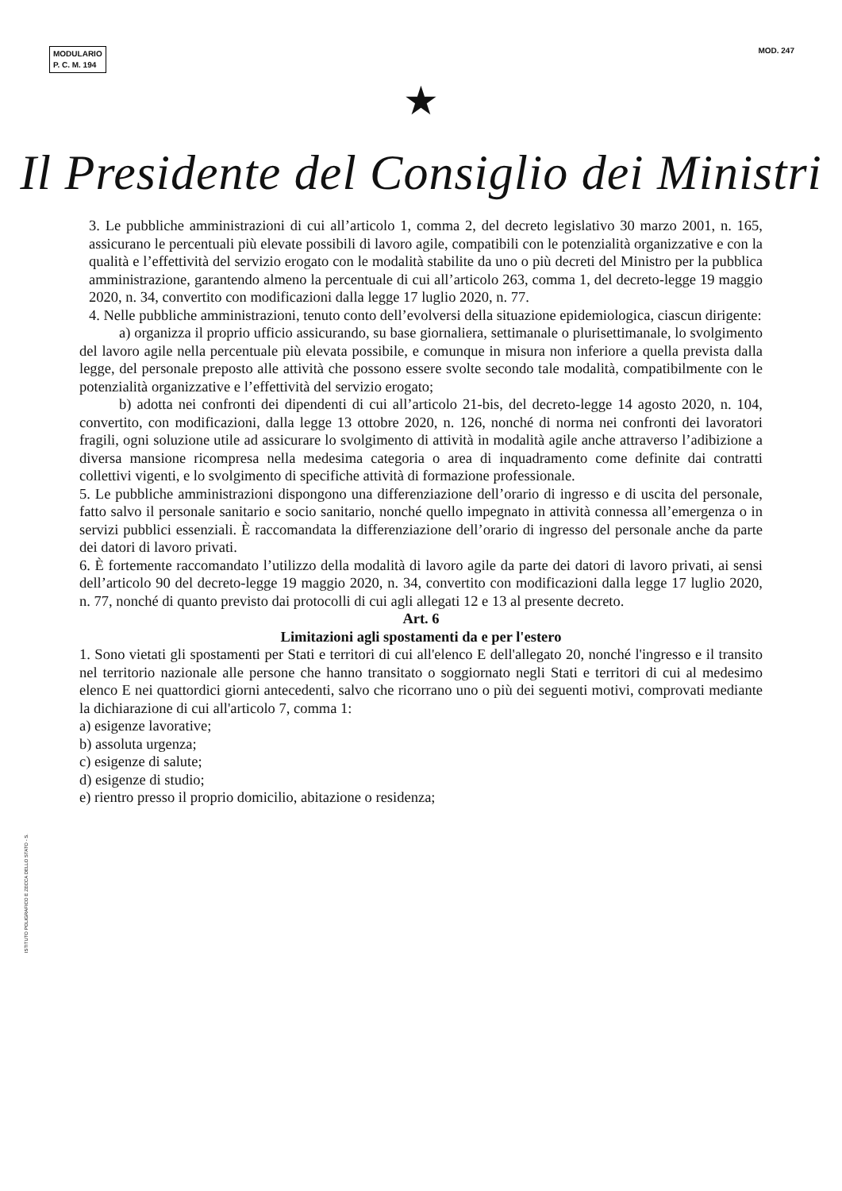MODULARIO
P. C. M. 194
MOD. 247
★
Il Presidente del Consiglio dei Ministri
3. Le pubbliche amministrazioni di cui all’articolo 1, comma 2, del decreto legislativo 30 marzo 2001, n. 165, assicurano le percentuali più elevate possibili di lavoro agile, compatibili con le potenzialità organizzative e con la qualità e l’effettività del servizio erogato con le modalità stabilite da uno o più decreti del Ministro per la pubblica amministrazione, garantendo almeno la percentuale di cui all’articolo 263, comma 1, del decreto-legge 19 maggio 2020, n. 34, convertito con modificazioni dalla legge 17 luglio 2020, n. 77.
4. Nelle pubbliche amministrazioni, tenuto conto dell’evolversi della situazione epidemiologica, ciascun dirigente:
a) organizza il proprio ufficio assicurando, su base giornaliera, settimanale o plurisettimanale, lo svolgimento del lavoro agile nella percentuale più elevata possibile, e comunque in misura non inferiore a quella prevista dalla legge, del personale preposto alle attività che possono essere svolte secondo tale modalità, compatibilmente con le potenzialità organizzative e l’effettività del servizio erogato;
b) adotta nei confronti dei dipendenti di cui all’articolo 21-bis, del decreto-legge 14 agosto 2020, n. 104, convertito, con modificazioni, dalla legge 13 ottobre 2020, n. 126, nonché di norma nei confronti dei lavoratori fragili, ogni soluzione utile ad assicurare lo svolgimento di attività in modalità agile anche attraverso l’adibizione a diversa mansione ricompresa nella medesima categoria o area di inquadramento come definite dai contratti collettivi vigenti, e lo svolgimento di specifiche attività di formazione professionale.
5. Le pubbliche amministrazioni dispongono una differenziazione dell’orario di ingresso e di uscita del personale, fatto salvo il personale sanitario e socio sanitario, nonché quello impegnato in attività connessa all’emergenza o in servizi pubblici essenziali. È raccomandata la differenziazione dell’orario di ingresso del personale anche da parte dei datori di lavoro privati.
6. È fortemente raccomandato l’utilizzo della modalità di lavoro agile da parte dei datori di lavoro privati, ai sensi dell’articolo 90 del decreto-legge 19 maggio 2020, n. 34, convertito con modificazioni dalla legge 17 luglio 2020, n. 77, nonché di quanto previsto dai protocolli di cui agli allegati 12 e 13 al presente decreto.
Art. 6
Limitazioni agli spostamenti da e per l'estero
1. Sono vietati gli spostamenti per Stati e territori di cui all'elenco E dell'allegato 20, nonché l'ingresso e il transito nel territorio nazionale alle persone che hanno transitato o soggiornato negli Stati e territori di cui al medesimo elenco E nei quattordici giorni antecedenti, salvo che ricorrano uno o più dei seguenti motivi, comprovati mediante la dichiarazione di cui all'articolo 7, comma 1:
a) esigenze lavorative;
b) assoluta urgenza;
c) esigenze di salute;
d) esigenze di studio;
e) rientro presso il proprio domicilio, abitazione o residenza;
ISTITUTO POLIGRAFICO E ZECCA DELLO STATO - S.